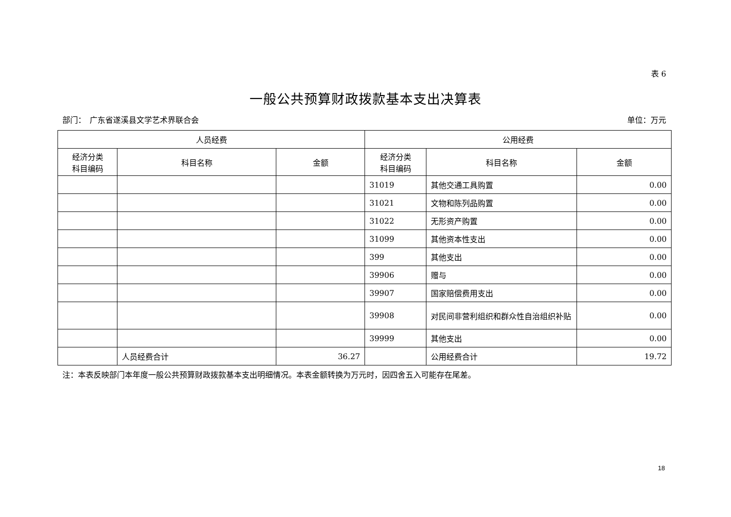表 6
一般公共预算财政拨款基本支出决算表
部门：　广东省遂溪县文学艺术界联合会 单位：万元
| 人员经费 | | | 公用经费 | | |
| --- | --- | --- | --- | --- | --- |
| 经济分类 科目编码 | 科目名称 | 金额 | 经济分类 科目编码 | 科目名称 | 金额 |
| | | | 31019 | 其他交通工具购置 | 0.00 |
| | | | 31021 | 文物和陈列品购置 | 0.00 |
| | | | 31022 | 无形资产购置 | 0.00 |
| | | | 31099 | 其他资本性支出 | 0.00 |
| | | | 399 | 其他支出 | 0.00 |
| | | | 39906 | 赠与 | 0.00 |
| | | | 39907 | 国家赔偿费用支出 | 0.00 |
| | | | 39908 | 对民间非营利组织和群众性自治组织补贴 | 0.00 |
| | | | 39999 | 其他支出 | 0.00 |
| | 人员经费合计 | 36.27 | | 公用经费合计 | 19.72 |
注：本表反映部门本年度一般公共预算财政拨款基本支出明细情况。本表金额转换为万元时，因四舍五入可能存在尾差。
18